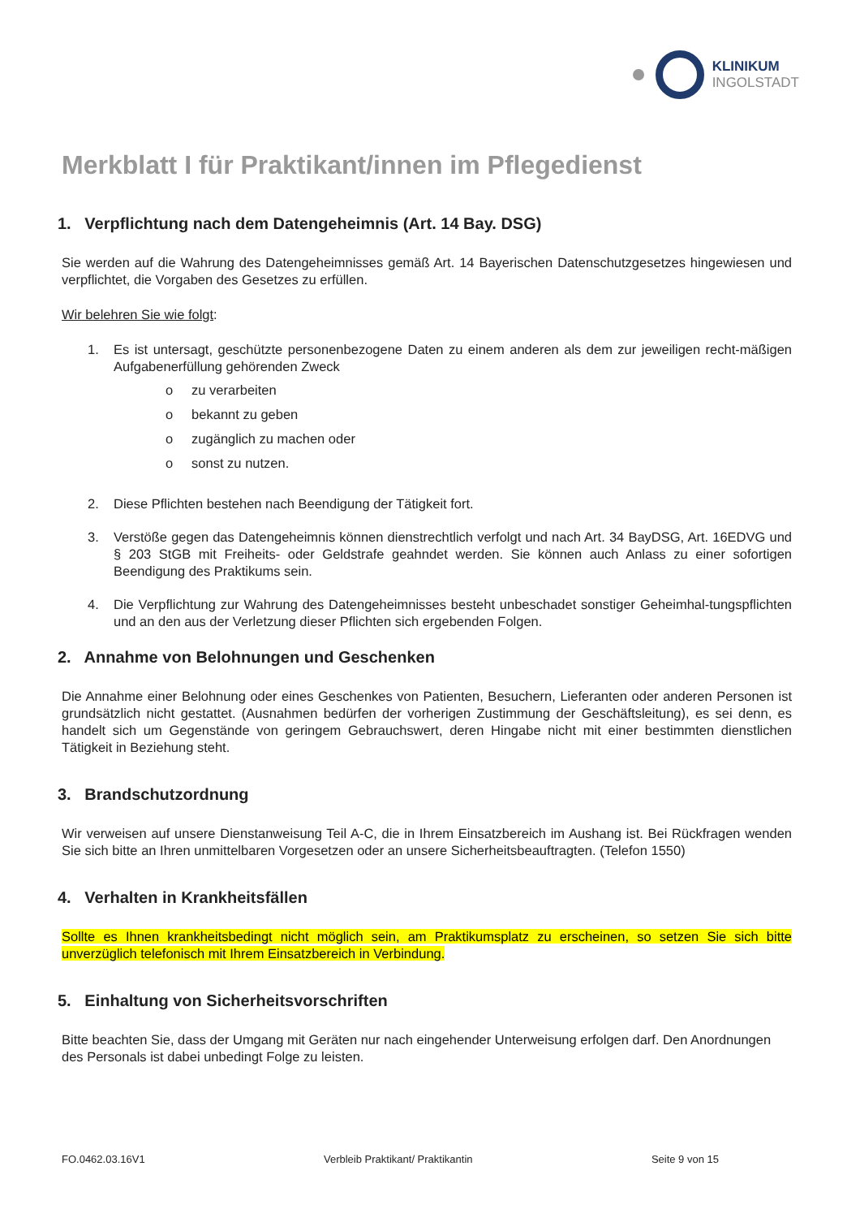KLINIKUM
INGOLSTADT
Merkblatt I für Praktikant/innen im Pflegedienst
1. Verpflichtung nach dem Datengeheimnis (Art. 14 Bay. DSG)
Sie werden auf die Wahrung des Datengeheimnisses gemäß Art. 14 Bayerischen Datenschutzgesetzes hingewiesen und verpflichtet, die Vorgaben des Gesetzes zu erfüllen.
Wir belehren Sie wie folgt:
1. Es ist untersagt, geschützte personenbezogene Daten zu einem anderen als dem zur jeweiligen recht-mäßigen Aufgabenerfüllung gehörenden Zweck
o zu verarbeiten
o bekannt zu geben
o zugänglich zu machen oder
o sonst zu nutzen.
2. Diese Pflichten bestehen nach Beendigung der Tätigkeit fort.
3. Verstöße gegen das Datengeheimnis können dienstrechtlich verfolgt und nach Art. 34 BayDSG, Art. 16EDVG und § 203 StGB mit Freiheits- oder Geldstrafe geahndet werden. Sie können auch Anlass zu einer sofortigen Beendigung des Praktikums sein.
4. Die Verpflichtung zur Wahrung des Datengeheimnisses besteht unbeschadet sonstiger Geheimhal-tungspflichten und an den aus der Verletzung dieser Pflichten sich ergebenden Folgen.
2. Annahme von Belohnungen und Geschenken
Die Annahme einer Belohnung oder eines Geschenkes von Patienten, Besuchern, Lieferanten oder anderen Personen ist grundsätzlich nicht gestattet. (Ausnahmen bedürfen der vorherigen Zustimmung der Geschäftsleitung), es sei denn, es handelt sich um Gegenstände von geringem Gebrauchswert, deren Hingabe nicht mit einer bestimmten dienstlichen Tätigkeit in Beziehung steht.
3. Brandschutzordnung
Wir verweisen auf unsere Dienstanweisung Teil A-C, die in Ihrem Einsatzbereich im Aushang ist. Bei Rückfragen wenden Sie sich bitte an Ihren unmittelbaren Vorgesetzen oder an unsere Sicherheitsbeauftragten. (Telefon 1550)
4. Verhalten in Krankheitsfällen
Sollte es Ihnen krankheitsbedingt nicht möglich sein, am Praktikumsplatz zu erscheinen, so setzen Sie sich bitte unverzüglich telefonisch mit Ihrem Einsatzbereich in Verbindung.
5. Einhaltung von Sicherheitsvorschriften
Bitte beachten Sie, dass der Umgang mit Geräten nur nach eingehender Unterweisung erfolgen darf. Den Anordnungen des Personals ist dabei unbedingt Folge zu leisten.
FO.0462.03.16V1 Verbleib Praktikant/ Praktikantin Seite 9 von 15